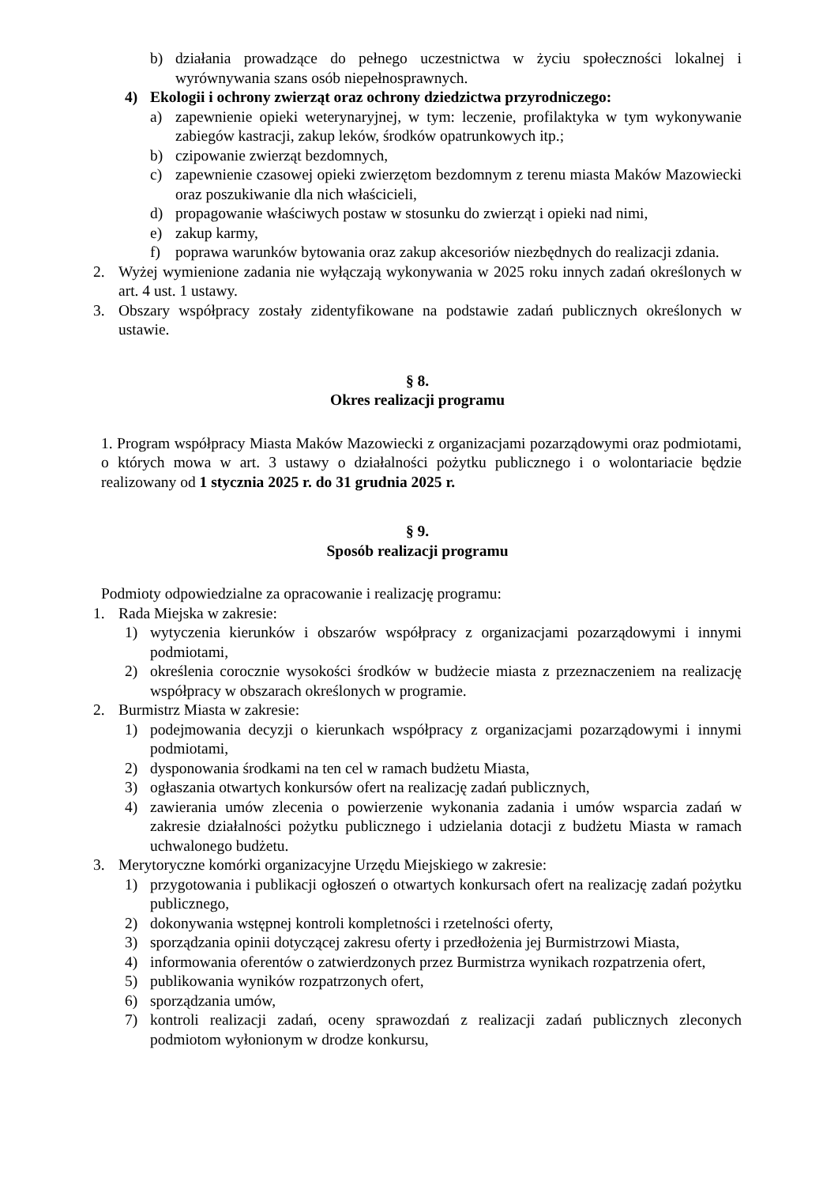b) działania prowadzące do pełnego uczestnictwa w życiu społeczności lokalnej i wyrównywania szans osób niepełnosprawnych.
4) Ekologii i ochrony zwierząt oraz ochrony dziedzictwa przyrodniczego:
a) zapewnienie opieki weterynaryjnej, w tym: leczenie, profilaktyka w tym wykonywanie zabiegów kastracji, zakup leków, środków opatrunkowych itp.;
b) czipowanie zwierząt bezdomnych,
c) zapewnienie czasowej opieki zwierzętom bezdomnym z terenu miasta Maków Mazowiecki oraz poszukiwanie dla nich właścicieli,
d) propagowanie właściwych postaw w stosunku do zwierząt i opieki nad nimi,
e) zakup karmy,
f) poprawa warunków bytowania oraz zakup akcesoriów niezbędnych do realizacji zdania.
2. Wyżej wymienione zadania nie wyłączają wykonywania w 2025 roku innych zadań określonych w art. 4 ust. 1 ustawy.
3. Obszary współpracy zostały zidentyfikowane na podstawie zadań publicznych określonych w ustawie.
§ 8.
Okres realizacji programu
1. Program współpracy Miasta Maków Mazowiecki z organizacjami pozarządowymi oraz podmiotami, o których mowa w art. 3 ustawy o działalności pożytku publicznego i o wolontariacie będzie realizowany od 1 stycznia 2025 r. do 31 grudnia 2025 r.
§ 9.
Sposób realizacji programu
Podmioty odpowiedzialne za opracowanie i realizację programu:
1. Rada Miejska w zakresie:
1) wytyczenia kierunków i obszarów współpracy z organizacjami pozarządowymi i innymi podmiotami,
2) określenia corocznie wysokości środków w budżecie miasta z przeznaczeniem na realizację współpracy w obszarach określonych w programie.
2. Burmistrz Miasta w zakresie:
1) podejmowania decyzji o kierunkach współpracy z organizacjami pozarządowymi i innymi podmiotami,
2) dysponowania środkami na ten cel w ramach budżetu Miasta,
3) ogłaszania otwartych konkursów ofert na realizację zadań publicznych,
4) zawierania umów zlecenia o powierzenie wykonania zadania i umów wsparcia zadań w zakresie działalności pożytku publicznego i udzielania dotacji z budżetu Miasta w ramach uchwalonego budżetu.
3. Merytoryczne komórki organizacyjne Urzędu Miejskiego w zakresie:
1) przygotowania i publikacji ogłoszeń o otwartych konkursach ofert na realizację zadań pożytku publicznego,
2) dokonywania wstępnej kontroli kompletności i rzetelności oferty,
3) sporządzania opinii dotyczącej zakresu oferty i przedłożenia jej Burmistrzowi Miasta,
4) informowania oferentów o zatwierdzonych przez Burmistrza wynikach rozpatrzenia ofert,
5) publikowania wyników rozpatrzonych ofert,
6) sporządzania umów,
7) kontroli realizacji zadań, oceny sprawozdań z realizacji zadań publicznych zleconych podmiotom wyłonionym w drodze konkursu,